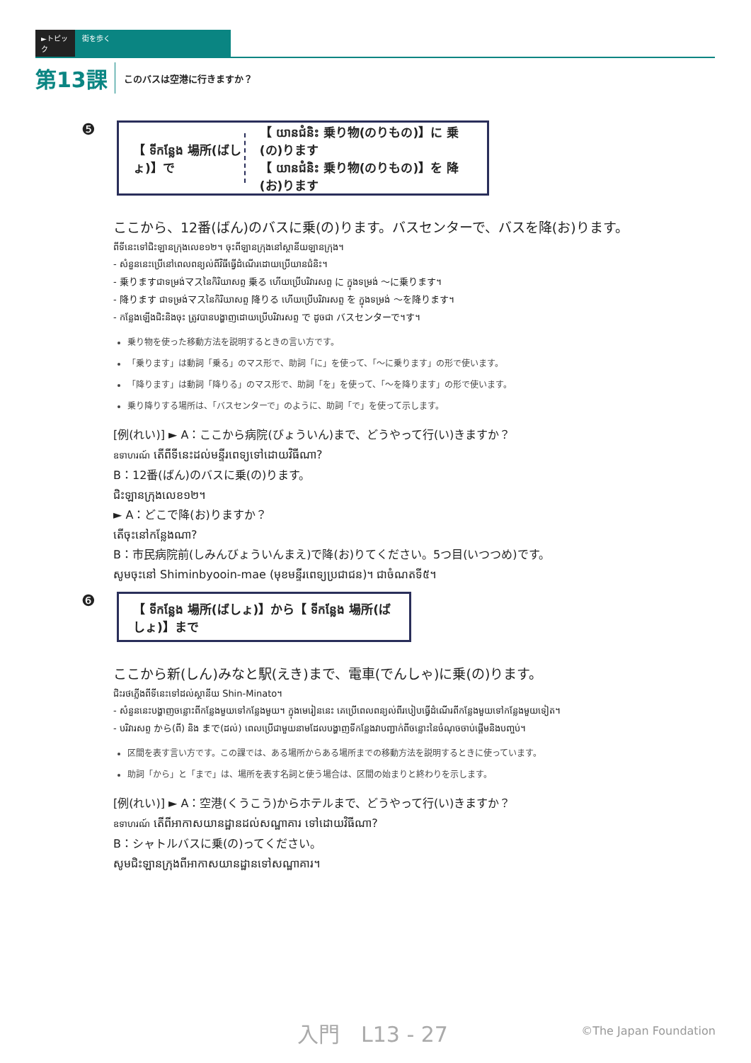►トピック 街を歩く
第13課 このバスは空港に行きますか？
❺
【 ទីកន្លែង 場所(ばしょ)】で
【 យានជំនិះ 乗り物(のりもの)】に 乗(の)ります
【 យានជំនិះ 乗り物(のりもの)】を 降(お)ります
ここから、12番(ばん)のバスに乗(の)ります。バスセンターで、バスを降(お)ります。
ពីទីនេះទៅជិះឡានក្រុងលេខ១២។ ចុះពីឡានក្រុងនៅស្ថានីយឡានក្រុង។
- សំនួននេះប្រើនៅពេលពន្យល់ពីវិធីធ្វើដំណើរដោយប្រើយានជំនិះ។
- 乗りますជាទម្រង់マスនៃកិរិយាសព្ទ 乗る ហើយប្រើបរិវារសព្ទ に ក្នុងទម្រង់ ～に乗ります។
- 降ります ជាទម្រង់マスនៃកិរិយាសព្ទ 降りる ហើយប្រើបរិវារសព្ទ を ក្នុងទម្រង់ ～を降ります។
- កន្លែងឡើងជិះនិងចុះ ត្រូវបានបង្ហាញដោយប្រើបរិវារសព្ទ で ដូចជា バスセンターで។す។
乗り物を使った移動方法を説明するときの言い方です。
「乗ります」は動詞「乗る」のマス形で、助詞「に」を使って、「～に乗ります」の形で使います。
「降ります」は動詞「降りる」のマス形で、助詞「を」を使って、「～を降ります」の形で使います。
乗り降りする場所は、「バスセンターで」のように、助詞「で」を使って示します。
[例(れい)] ► A：ここから病院(びょういん)まで、どうやって行(い)きますか？
ឧទាហរណ៍ តើពីទីនេះដល់មន្ទីរពេទ្យទៅដោយវិធីណា?
B：12番(ばん)のバスに乗(の)ります。
ជិះឡានក្រុងលេខ១២។
► A：どこで降(お)りますか？
តើចុះនៅកន្លែងណា?
B：市民病院前(しみんびょういんまえ)で降(お)りてください。5つ目(いつつめ)です。
សូមចុះនៅ Shiminbyooin-mae (មុខមន្ទីរពេទ្យប្រជាជន)។ ជាចំណតទី៥។
❻
【 ទីកន្លែង 場所(ばしょ)】から【 ទីកន្លែង 場所(ばしょ)】まで
ここから新(しん)みなと駅(えき)まで、電車(でんしゃ)に乗(の)ります。
ជិះរថភ្លើងពីទីនេះទៅដល់ស្ថានីយ Shin-Minato។
- សំនួននេះបង្ហាញចន្លោះពីកន្លែងមួយទៅកន្លែងមួយ។ ក្នុងមេរៀននេះ គេប្រើពេលពន្យល់ពីរបៀបធ្វើដំណើរពីកន្លែងមួយទៅកន្លែងមួយទៀត។
- បរិវារសព្ទ から(ពី) និង まで(ដល់) ពេលប្រើជាមួយនាមដែលបង្ហាញទីកន្លែងវាបញ្ជាក់ពីចន្លោះនៃចំណុចចាប់ផ្តើមនិងបញ្ចប់។
区間を表す言い方です。この課では、ある場所からある場所までの移動方法を説明するときに使っています。
助詞「から」と「まで」は、場所を表す名詞と使う場合は、区間の始まりと終わりを示します。
[例(れい)] ► A：空港(くうこう)からホテルまで、どうやって行(い)きますか？
ឧទាហរណ៍ តើពីអាកាសយានដ្ឋានដល់សណ្ឋាគារ ទៅដោយវិធីណា?
B：シャトルバスに乗(の)ってください。
សូមជិះឡានក្រុងពីអាកាសយានដ្ឋានទៅសណ្ឋាគារ។
入門　L13 - 27 ©The Japan Foundation